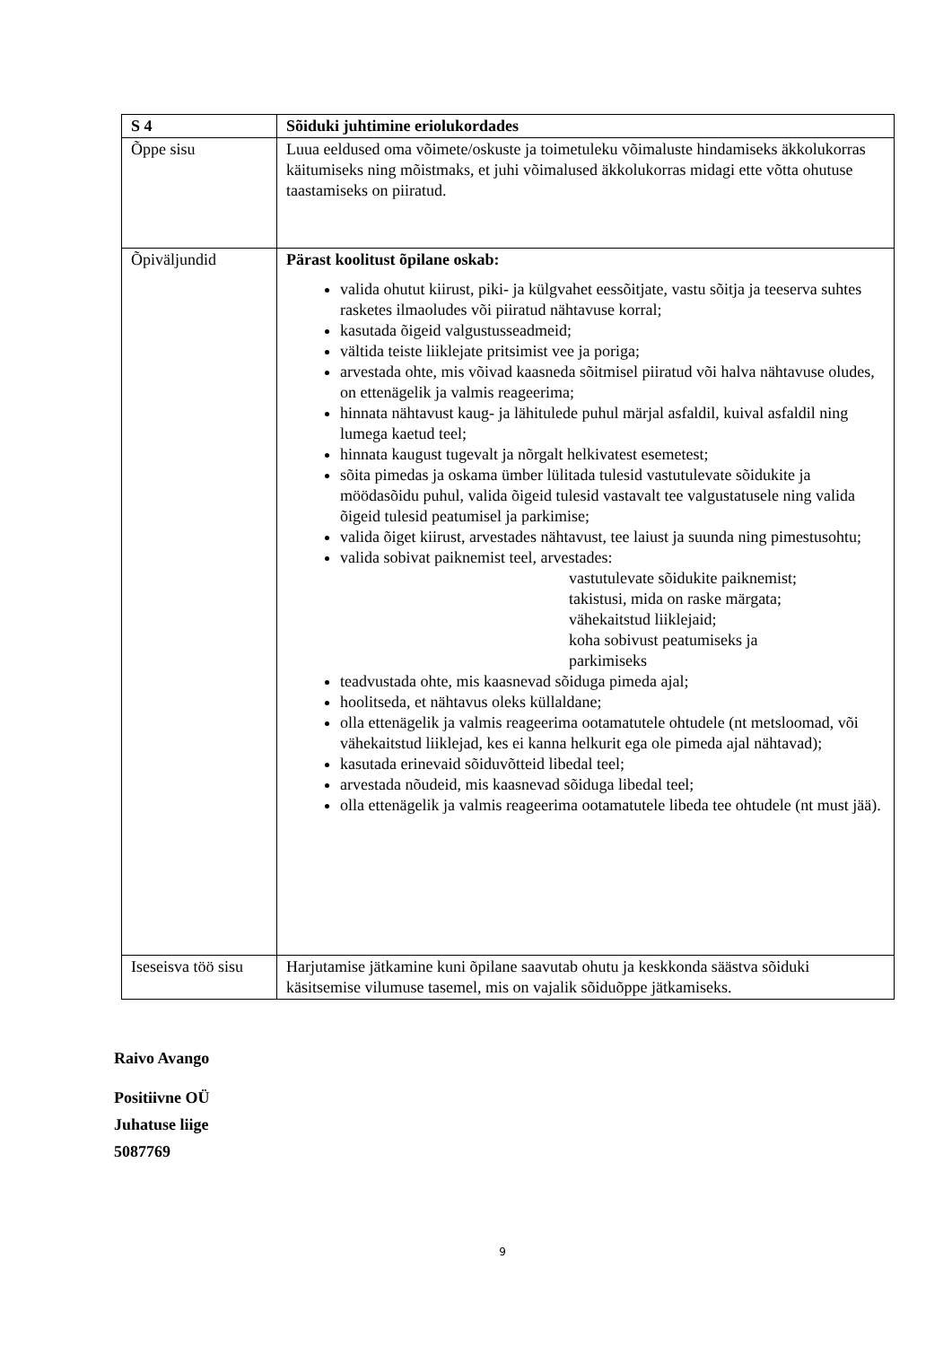| S 4 | Sõiduki juhtimine eriolukordades |
| Õppe sisu | Luua eeldused oma võimete/oskuste ja toimetuleku võimaluste hindamiseks äkkolukorras käitumiseks ning mõistmaks, et juhi võimalused äkkolukorras midagi ette võtta ohutuse taastamiseks on piiratud. |
| Õpiväljundid | Pärast koolitust õpilane oskab: valida ohutut kiirust, piki- ja külgvahet eessõitjate, vastu sõitja ja teeserva suhtes rasketes ilmaoludes või piiratud nähtavuse korral; kasutada õigeid valgustusseadmeid; vältida teiste liiklejate pritsimist vee ja poriga; arvestada ohte, mis võivad kaasneda sõitmisel piiratud või halva nähtavuse oludes, on ettenägelik ja valmis reageerima; hinnata nähtavust kaug- ja lähitulede puhul märjal asfaldil, kuival asfaldil ning lumega kaetud teel; hinnata kaugust tugevalt ja nõrgalt helkivatest esemetest; sõita pimedas ja oskama ümber lülitada tulesid vastutulevate sõidukite ja möödasõidu puhul, valida õigeid tulesid vastavalt tee valgustatusele ning valida õigeid tulesid peatumisel ja parkimise; valida õiget kiirust, arvestades nähtavust, tee laiust ja suunda ning pimestusohtu; valida sobivat paiknemist teel, arvestades: vastutulevate sõidukite paiknemist; takistusi, mida on raske märgata; vähekaitstud liiklejaid; koha sobivust peatumiseks ja parkimiseks teadvustada ohte, mis kaasnevad sõiduga pimeda ajal; hoolitseda, et nähtavus oleks küllaldane; olla ettenägelik ja valmis reageerima ootamatutele ohtudele (nt metsloomad, või vähekaitstud liiklejad, kes ei kanna helkurit ega ole pimeda ajal nähtavad); kasutada erinevaid sõiduvõtteid libedal teel; arvestada nõudeid, mis kaasnevad sõiduga libedal teel; olla ettenägelik ja valmis reageerima ootamatutele libeda tee ohtudele (nt must jää). |
| Iseseisva töö sisu | Harjutamise jätkamine kuni õpilane saavutab ohutu ja keskkonda säästva sõiduki käsitsemise vilumuse tasemel, mis on vajalik sõiduõppe jätkamiseks. |
Raivo Avango
Positiivne OÜ
Juhatuse liige
5087769
9